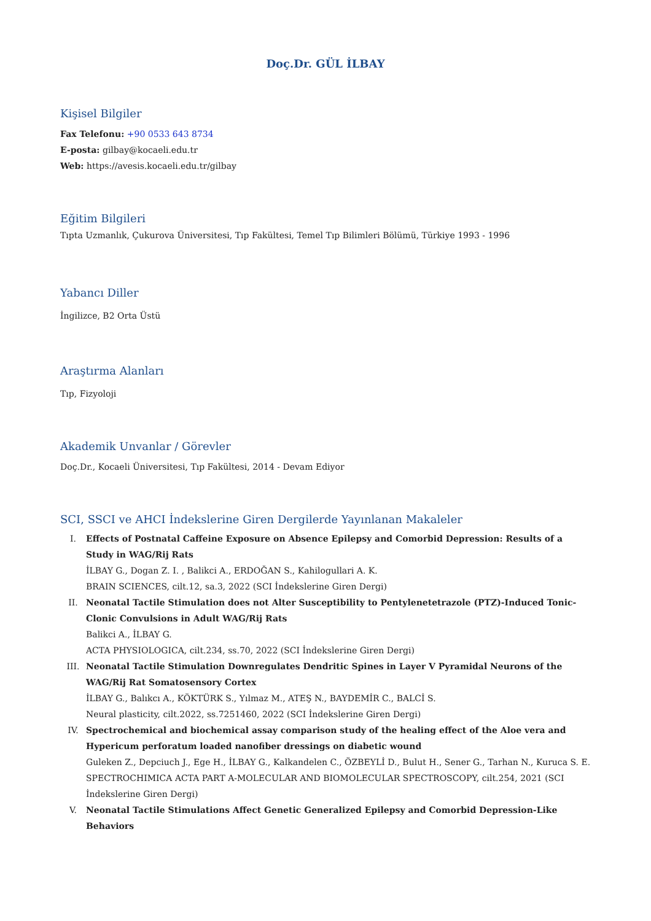Doç.Dr. GÜL İLBAY
Kişisel Bilgiler
Fax Telefonu: +90 0533 643 8734
E-posta: gilbay@kocaeli.edu.tr
Web: https://avesis.kocaeli.edu.tr/gilbay
Eğitim Bilgileri
Tıpta Uzmanlık, Çukurova Üniversitesi, Tıp Fakültesi, Temel Tıp Bilimleri Bölümü, Türkiye 1993 - 1996
Yabancı Diller
İngilizce, B2 Orta Üstü
Araştırma Alanları
Tıp, Fizyoloji
Akademik Unvanlar / Görevler
Doç.Dr., Kocaeli Üniversitesi, Tıp Fakültesi, 2014 - Devam Ediyor
SCI, SSCI ve AHCI İndekslerine Giren Dergilerde Yayınlanan Makaleler
I. Effects of Postnatal Caffeine Exposure on Absence Epilepsy and Comorbid Depression: Results of a Study in WAG/Rij Rats
İLBAY G., Dogan Z. I. , Balikci A., ERDOĞAN S., Kahilogullari A. K.
BRAIN SCIENCES, cilt.12, sa.3, 2022 (SCI İndekslerine Giren Dergi)
II. Neonatal Tactile Stimulation does not Alter Susceptibility to Pentylenetetrazole (PTZ)-Induced Tonic-Clonic Convulsions in Adult WAG/Rij Rats
Balikci A., İLBAY G.
ACTA PHYSIOLOGICA, cilt.234, ss.70, 2022 (SCI İndekslerine Giren Dergi)
III. Neonatal Tactile Stimulation Downregulates Dendritic Spines in Layer V Pyramidal Neurons of the WAG/Rij Rat Somatosensory Cortex
İLBAY G., Balıkcı A., KÖKTÜRK S., Yılmaz M., ATEŞ N., BAYDEMİR C., BALCİ S.
Neural plasticity, cilt.2022, ss.7251460, 2022 (SCI İndekslerine Giren Dergi)
IV. Spectrochemical and biochemical assay comparison study of the healing effect of the Aloe vera and Hypericum perforatum loaded nanofiber dressings on diabetic wound
Guleken Z., Depciuch J., Ege H., İLBAY G., Kalkandelen C., ÖZBEYLİ D., Bulut H., Sener G., Tarhan N., Kuruca S. E.
SPECTROCHIMICA ACTA PART A-MOLECULAR AND BIOMOLECULAR SPECTROSCOPY, cilt.254, 2021 (SCI İndekslerine Giren Dergi)
V. Neonatal Tactile Stimulations Affect Genetic Generalized Epilepsy and Comorbid Depression-Like Behaviors